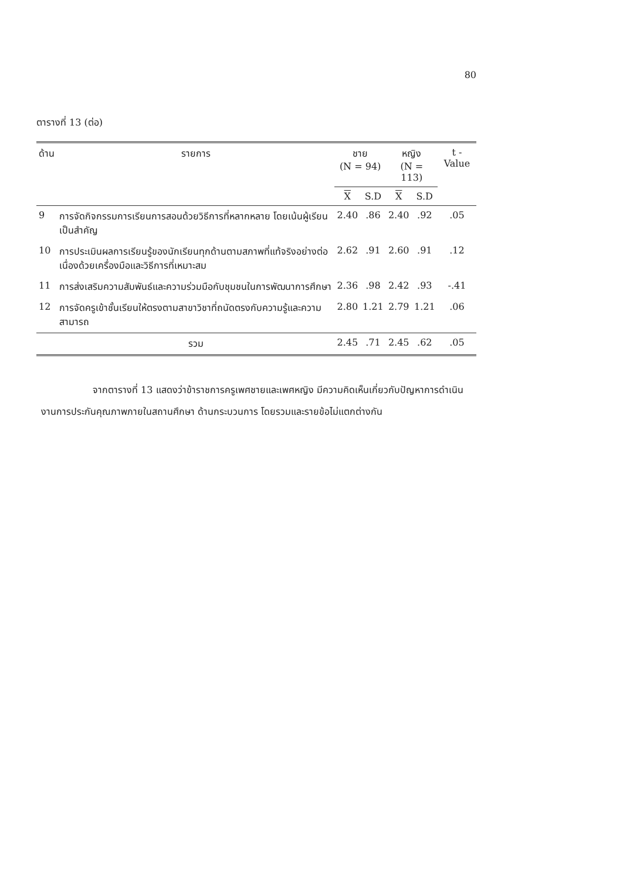80
ตารางที่ 13 (ต่อ)
| ด้าน | รายการ | ชาย (N = 94) | | หญิง (N = 113) | | t - Value |
| --- | --- | --- | --- | --- | --- | --- |
| | | X | S.D | X | S.D | |
| 9 | การจัดกิจกรรมการเรียนการสอนด้วยวิธีการที่หลากหลาย โดยเน้นผู้เรียนเป็นสำคัญ | 2.40 | .86 | 2.40 | .92 | .05 |
| 10 | การประเมินผลการเรียนรู้ของนักเรียนทุกด้านตามสภาพที่แท้จริงอย่างต่อเนื่องด้วยเครื่องมือและวิธีการที่เหมาะสม | 2.62 | .91 | 2.60 | .91 | .12 |
| 11 | การส่งเสริมความสัมพันธ์และความร่วมมือกับชุมชนในการพัฒนาการศึกษา | 2.36 | .98 | 2.42 | .93 | -.41 |
| 12 | การจัดครูเข้าชั้นเรียนให้ตรงตามสาขาวิชาที่ถนัดตรงกับความรู้และความสามารถ | 2.80 | 1.21 | 2.79 | 1.21 | .06 |
| | รวม | 2.45 | .71 | 2.45 | .62 | .05 |
จากตารางที่ 13 แสดงว่าข้าราชการครูเพศชายและเพศหญิง มีความคิดเห็นเกี่ยวกับปัญหาการดำเนินงานการประกันคุณภาพภายในสถานศึกษา ด้านกระบวนการ โดยรวมและรายข้อไม่แตกต่างกัน